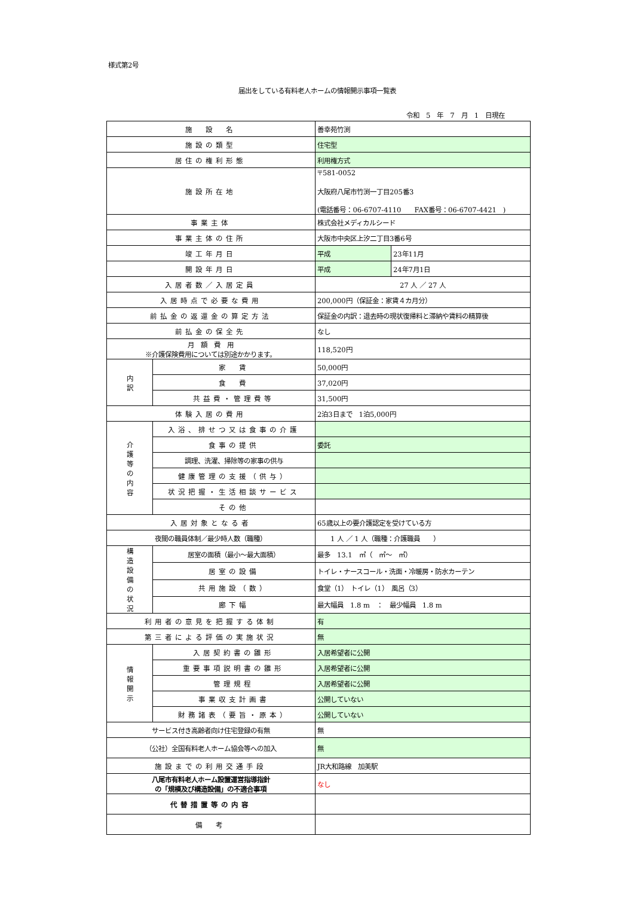様式第2号
届出をしている有料老人ホームの情報開示事項一覧表
令和　5　年　7　月　1　日現在
| 施 設 名 | | 善幸苑竹渕 | |
| 施設の類型 | | 住宅型 | |
| 居住の権利形態 | | 利用権方式 | |
| 施設所在地 | | 〒581-0052 大阪府八尾市竹渕一丁目205番3 (電話番号：06-6707-4110 FAX番号：06-6707-4421 ) | |
| 事業主体 | | 株式会社メディカルシード | |
| 事業主体の住所 | | 大阪市中央区上汐二丁目3番6号 | |
| 竣工年月日 | | 平成 | 23年11月 |
| 開設年月日 | | 平成 | 24年7月1日 |
| 入居者数／入居定員 | | 27 人 ／ 27 人 | |
| 入居時点で必要な費用 | | 200,000円（保証金：家賃４カ月分） | |
| 前払金の返還金の算定方法 | | 保証金の内訳：退去時の現状復帰料と滞納や賃料の精算後 | |
| 前払金の保全先 | | なし | |
| 月 額 費 用 ※介護保険費用については別途かかります。 | | 118,520円 | |
| 内 訳 | 家 賃 | 50,000円 | |
| | 食 費 | 37,020円 | |
| | 共益費・管理費等 | 31,500円 | |
| 体験入居の費用 | | 2泊3日まで 1泊5,000円 | |
| 介 護 等 の 内 容 | 入浴、排せつ又は食事の介護 | | |
| | 食事の提供 | 委託 | |
| | 調理、洗濯、掃除等の家事の供与 | | |
| | 健康管理の支援（供与） | | |
| | 状況把握・生活相談サービス | | |
| | その他 | | |
| 入居対象となる者 | | 65歳以上の要介護認定を受けている方 | |
| 夜間の職員体制／最少時人数（職種） | | 1 人 ／ 1 人（職種：介護職員 ） | |
| 構 造 設 備 の 状 況 | 居室の面積（最小～最大面積） | 最多 13.1 ㎡（ ㎡～ ㎡） | |
| | 居室の設備 | トイレ・ナースコール・洗面・冷暖房・防水カーテン | |
| | 共用施設（数） | 食堂（1） トイレ（1） 風呂（3） | |
| | 廊下幅 | 最大幅員 1.8 m ： 最少幅員 1.8 m | |
| 利用者の意見を把握する体制 | | 有 | |
| 第三者による評価の実施状況 | | 無 | |
| 情 報 開 示 | 入居契約書の雛形 | 入居希望者に公開 | |
| | 重要事項説明書の雛形 | 入居希望者に公開 | |
| | 管理規程 | 入居希望者に公開 | |
| | 事業収支計画書 | 公開していない | |
| | 財務諸表（要旨・原本） | 公開していない | |
| サービス付き高齢者向け住宅登録の有無 | | 無 | |
| （公社）全国有料老人ホーム協会等への加入 | | 無 | |
| 施設までの利用交通手段 | | JR大和路線 加美駅 | |
| 八尾市有料老人ホーム設置運営指導指針 の「規模及び構造設備」の不適合事項 | | なし | |
| 代替措置等の内容 | | | |
| 備 考 | | | |